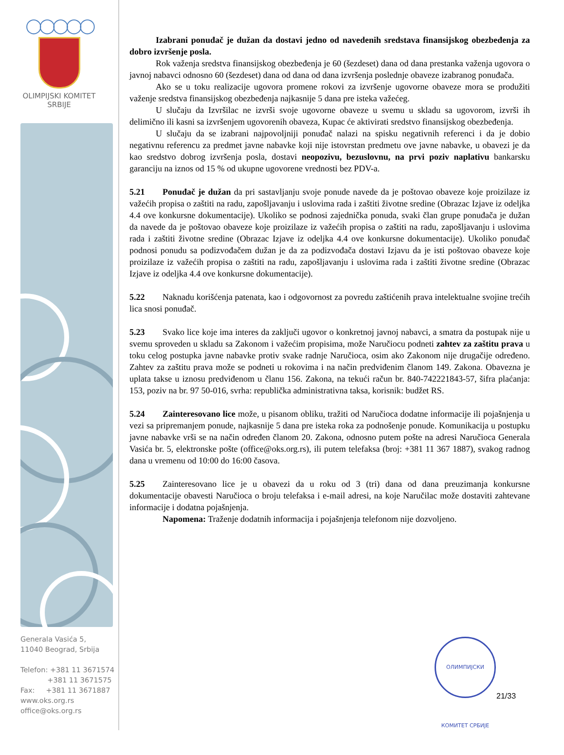◯◯◯◯◯
OLIMPIJSKI KOMITET
SRBIJE
Generala Vasića 5,
11040 Beograd, Srbija
Telefon: +381 11 3671574
+381 11 3671575
Fax: +381 11 3671887
www.oks.org.rs
office@oks.org.rs
Izabrani ponuđač je dužan da dostavi jedno od navedenih sredstava finansijskog obezbeđenja za dobro izvršenje posla.
Rok važenja sredstva finansijskog obezbeđenja je 60 (šezdeset) dana od dana prestanka važenja ugovora o javnoj nabavci odnosno 60 (šezdeset) dana od dana od dana izvršenja poslednje obaveze izabranog ponuđača.
Ako se u toku realizacije ugovora promene rokovi za izvršenje ugovorne obaveze mora se produžiti važenje sredstva finansijskog obezbeđenja najkasnije 5 dana pre isteka važećeg.
U slučaju da Izvršilac ne izvrši svoje ugovorne obaveze u svemu u skladu sa ugovorom, izvrši ih delimično ili kasni sa izvršenjem ugovorenih obaveza, Kupac će aktivirati sredstvo finansijskog obezbeđenja.
U slučaju da se izabrani najpovoljniji ponuđač nalazi na spisku negativnih referenci i da je dobio negativnu referencu za predmet javne nabavke koji nije istovrstan predmetu ove javne nabavke, u obavezi je da kao sredstvo dobrog izvršenja posla, dostavi neopozivu, bezuslovnu, na prvi poziv naplativu bankarsku garanciju na iznos od 15 % od ukupne ugovorene vrednosti bez PDV-a.
5.21 Ponuđač je dužan da pri sastavljanju svoje ponude navede da je poštovao obaveze koje proizilaze iz važećih propisa o zaštiti na radu, zapošljavanju i uslovima rada i zaštiti životne sredine (Obrazac Izjave iz odeljka 4.4 ove konkursne dokumentacije). Ukoliko se podnosi zajednička ponuda, svaki član grupe ponuđača je dužan da navede da je poštovao obaveze koje proizilaze iz važećih propisa o zaštiti na radu, zapošljavanju i uslovima rada i zaštiti životne sredine (Obrazac Izjave iz odeljka 4.4 ove konkursne dokumentacije). Ukoliko ponuđač podnosi ponudu sa podizvođačem dužan je da za podizvođača dostavi Izjavu da je isti poštovao obaveze koje proizilaze iz važećih propisa o zaštiti na radu, zapošljavanju i uslovima rada i zaštiti životne sredine (Obrazac Izjave iz odeljka 4.4 ove konkursne dokumentacije).
5.22 Naknadu korišćenja patenata, kao i odgovornost za povredu zaštićenih prava intelektualne svojine trećih lica snosi ponuđač.
5.23 Svako lice koje ima interes da zaključi ugovor o konkretnoj javnoj nabavci, a smatra da postupak nije u svemu sproveden u skladu sa Zakonom i važećim propisima, može Naručiocu podneti zahtev za zaštitu prava u toku celog postupka javne nabavke protiv svake radnje Naručioca, osim ako Zakonom nije drugačije određeno. Zahtev za zaštitu prava može se podneti u rokovima i na način predviđenim članom 149. Zakona. Obavezna je uplata takse u iznosu predviđenom u članu 156. Zakona, na tekući račun br. 840-742221843-57, šifra plaćanja: 153, poziv na br. 97 50-016, svrha: republička administrativna taksa, korisnik: budžet RS.
5.24 Zainteresovano lice može, u pisanom obliku, tražiti od Naručioca dodatne informacije ili pojašnjenja u vezi sa pripremanjem ponude, najkasnije 5 dana pre isteka roka za podnošenje ponude. Komunikacija u postupku javne nabavke vrši se na način određen članom 20. Zakona, odnosno putem pošte na adresi Naručioca Generala Vasića br. 5, elektronske pošte (office@oks.org.rs), ili putem telefaksa (broj: +381 11 367 1887), svakog radnog dana u vremenu od 10:00 do 16:00 časova.
5.25 Zainteresovano lice je u obavezi da u roku od 3 (tri) dana od dana preuzimanja konkursne dokumentacije obavesti Naručioca o broju telefaksa i e-mail adresi, na koje Naručilac može dostaviti zahtevane informacije i dodatna pojašnjenja.
Napomena: Traženje dodatnih informacija i pojašnjenja telefonom nije dozvoljeno.
ОЛИМПИЈСКИ КОМИТЕТ СРБИЈЕ
21/33